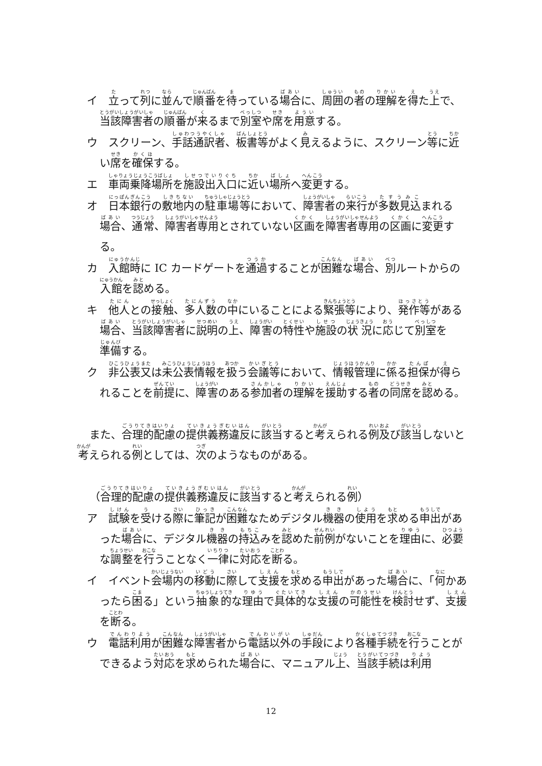イ　立って列に並んで順番を待っている場合に、周囲の者の理解を得た上で、当該障害者の順番が来るまで別室や席を用意する。
ウ　スクリーン、手話通訳者、板書等がよく見えるように、スクリーン等に近い席を確保する。
エ　車両乗降場所を施設出入口に近い場所へ変更する。
オ　日本銀行の敷地内の駐車場等において、障害者の来行が多数見込まれる場合、通常、障害者専用とされていない区画を障害者専用の区画に変更する。
カ　入館時に IC カードゲートを通過することが困難な場合、別ルートからの入館を認める。
キ　他人との接触、多人数の中にいることによる緊張等により、発作等がある場合、当該障害者に説明の上、障害の特性や施設の状況に応じて別室を準備する。
ク　非公表又は未公表情報を扱う会議等において、情報管理に係る担保が得られることを前提に、障害のある参加者の理解を援助する者の同席を認める。
また、合理的配慮の提供義務違反に該当すると考えられる例及び該当しないと考えられる例としては、次のようなものがある。
（合理的配慮の提供義務違反に該当すると考えられる例）
ア　試験を受ける際に筆記が困難なためデジタル機器の使用を求める申出があった場合に、デジタル機器の持込みを認めた前例がないことを理由に、必要な調整を行うことなく一律に対応を断る。
イ　イベント会場内の移動に際して支援を求める申出があった場合に、「何かあったら困る」という抽象的な理由で具体的な支援の可能性を検討せず、支援を断る。
ウ　電話利用が困難な障害者から電話以外の手段により各種手続を行うことができるよう対応を求められた場合に、マニュアル上、当該手続は利用
12